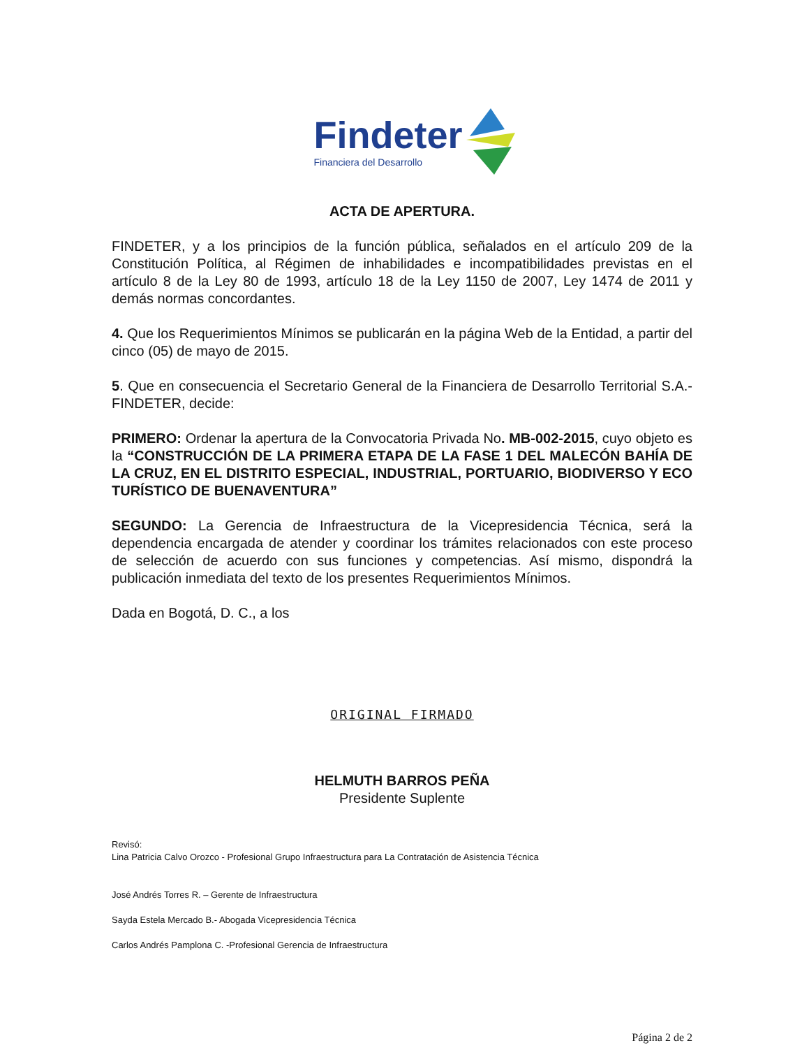Findeter
Financiera del Desarrollo
ACTA DE APERTURA.
FINDETER, y a los principios de la función pública, señalados en el artículo 209 de la Constitución Política, al Régimen de inhabilidades e incompatibilidades previstas en el artículo 8 de la Ley 80 de 1993, artículo 18 de la Ley 1150 de 2007, Ley 1474 de 2011 y demás normas concordantes.
4. Que los Requerimientos Mínimos se publicarán en la página Web de la Entidad, a partir del cinco (05) de mayo de 2015.
5. Que en consecuencia el Secretario General de la Financiera de Desarrollo Territorial S.A.- FINDETER, decide:
PRIMERO: Ordenar la apertura de la Convocatoria Privada No. MB-002-2015, cuyo objeto es la “CONSTRUCCIÓN DE LA PRIMERA ETAPA DE LA FASE 1 DEL MALECÓN BAHÍA DE LA CRUZ, EN EL DISTRITO ESPECIAL, INDUSTRIAL, PORTUARIO, BIODIVERSO Y ECO TURÍSTICO DE BUENAVENTURA”
SEGUNDO: La Gerencia de Infraestructura de la Vicepresidencia Técnica, será la dependencia encargada de atender y coordinar los trámites relacionados con este proceso de selección de acuerdo con sus funciones y competencias. Así mismo, dispondrá la publicación inmediata del texto de los presentes Requerimientos Mínimos.
Dada en Bogotá, D. C., a los
ORIGINAL FIRMADO
HELMUTH BARROS PEÑA
Presidente Suplente
Revisó:
Lina Patricia Calvo Orozco - Profesional Grupo Infraestructura para La Contratación de Asistencia Técnica
José Andrés Torres R. – Gerente de Infraestructura
Sayda Estela Mercado B.- Abogada Vicepresidencia Técnica
Carlos Andrés Pamplona C. -Profesional Gerencia de Infraestructura
Página 2 de 2